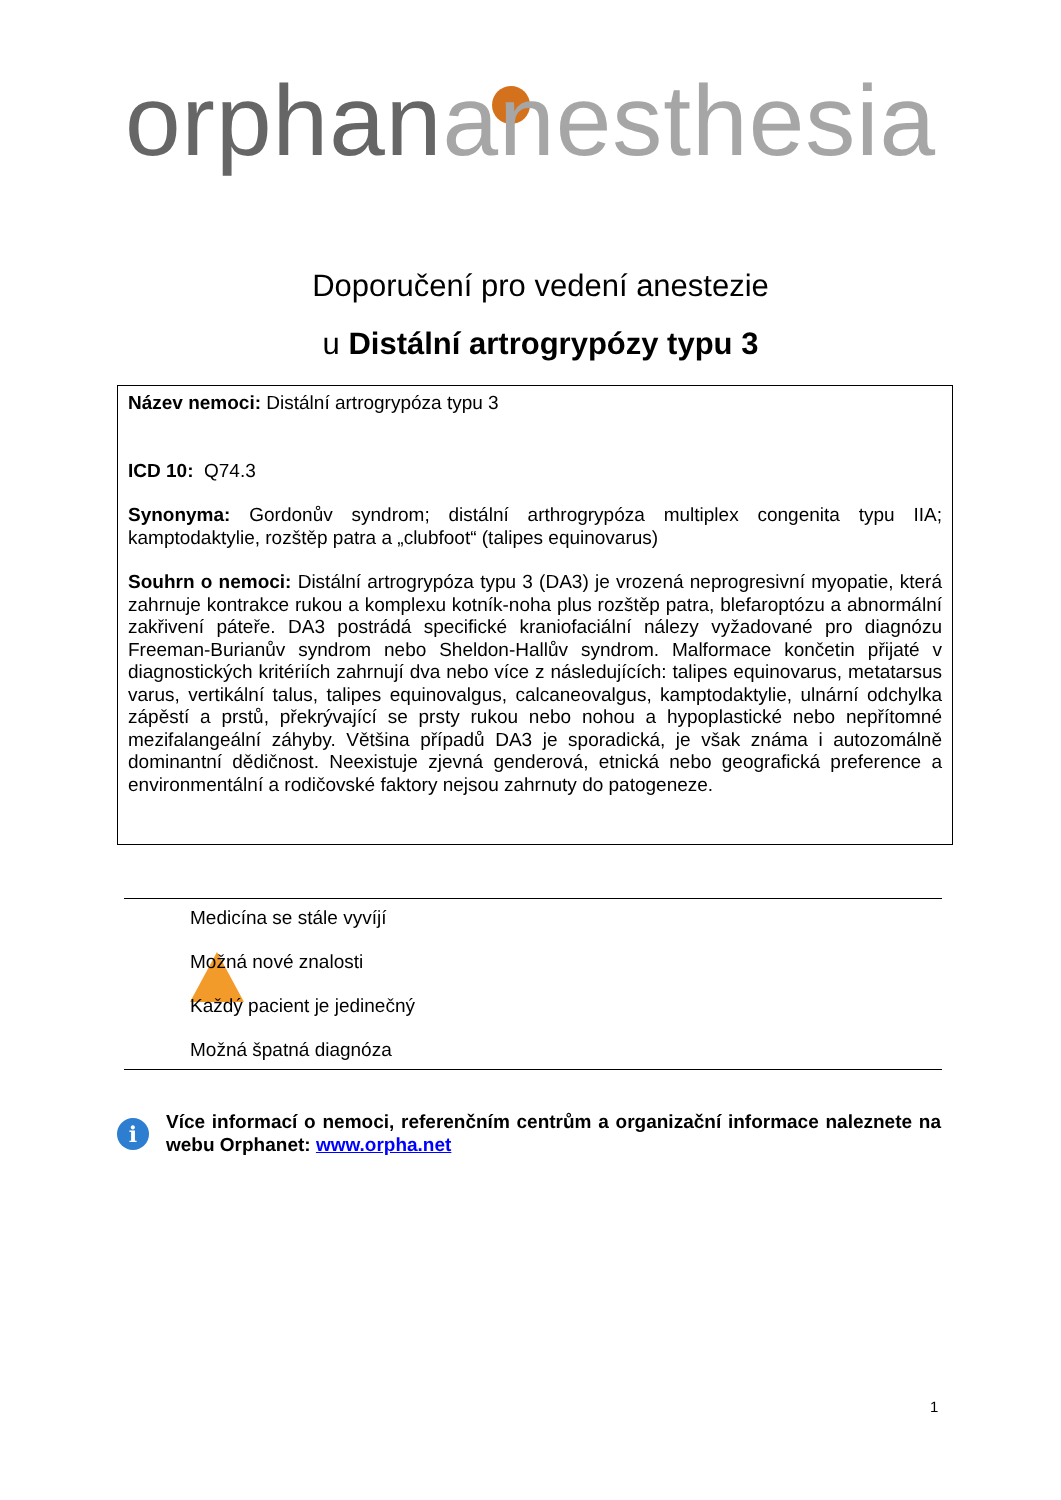orphan anesthesia
Doporučení pro vedení anestezie
u Distální artrogrypózy typu 3
Název nemoci: Distální artrogrypóza typu 3
ICD 10: Q74.3
Synonyma: Gordonův syndrom; distální arthrogrypóza multiplex congenita typu IIA; kamptodaktylie, rozštěp patra a „clubfoot“ (talipes equinovarus)
Souhrn o nemoci: Distální artrogrypóza typu 3 (DA3) je vrozená neprogresivní myopatie, která zahrnuje kontrakce rukou a komplexu kotník-noha plus rozštěp patra, blefaroptózu a abnormální zakřivení páteře. DA3 postrádá specifické kraniofaciální nálezy vyžadované pro diagnózu Freeman-Burianův syndrom nebo Sheldon-Hallův syndrom. Malformace končetin přijaté v diagnostických kritériích zahrnují dva nebo více z následujících: talipes equinovarus, metatarsus varus, vertikální talus, talipes equinovalgus, calcaneovalgus, kamptodaktylie, ulnární odchylka zápěstí a prstů, překrývající se prsty rukou nebo nohou a hypoplastické nebo nepřítomné mezifalangeální záhyby. Většina případů DA3 je sporadická, je však známa i autozomálně dominantní dědičnost. Neexistuje zjevná genderová, etnická nebo geografická preference a environmentální a rodičovské faktory nejsou zahrnuty do patogeneze.
Medicína se stále vyvíjí
Možná nové znalosti
Každý pacient je jedinečný
Možná špatná diagnóza
i
Více informací o nemoci, referenčním centrům a organizační informace naleznete na webu Orphanet: www.orpha.net
1